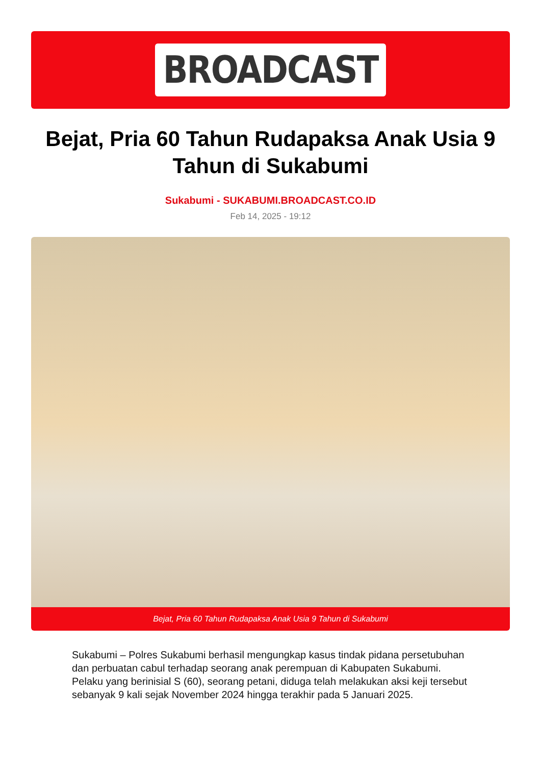BROADCAST
Bejat, Pria 60 Tahun Rudapaksa Anak Usia 9 Tahun di Sukabumi
Sukabumi - SUKABUMI.BROADCAST.CO.ID
Feb 14, 2025 - 19:12
Bejat, Pria 60 Tahun Rudapaksa Anak Usia 9 Tahun di Sukabumi
Sukabumi – Polres Sukabumi berhasil mengungkap kasus tindak pidana persetubuhan dan perbuatan cabul terhadap seorang anak perempuan di Kabupaten Sukabumi. Pelaku yang berinisial S (60), seorang petani, diduga telah melakukan aksi keji tersebut sebanyak 9 kali sejak November 2024 hingga terakhir pada 5 Januari 2025.